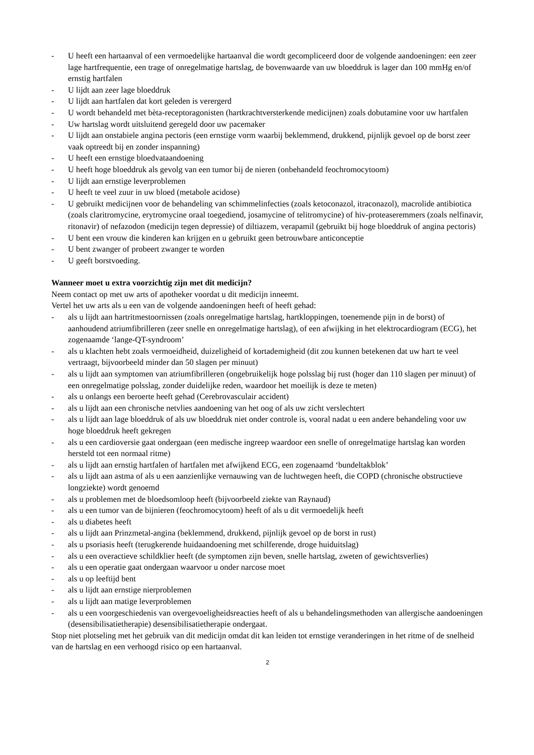- U heeft een hartaanval of een vermoedelijke hartaanval die wordt gecompliceerd door de volgende aandoeningen: een zeer lage hartfrequentie, een trage of onregelmatige hartslag, de bovenwaarde van uw bloeddruk is lager dan 100 mmHg en/of ernstig hartfalen
- U lijdt aan zeer lage bloeddruk
- U lijdt aan hartfalen dat kort geleden is verergerd
- U wordt behandeld met bèta-receptoragonisten (hartkrachtversterkende medicijnen) zoals dobutamine voor uw hartfalen
- Uw hartslag wordt uitsluitend geregeld door uw pacemaker
- U lijdt aan onstabiele angina pectoris (een ernstige vorm waarbij beklemmend, drukkend, pijnlijk gevoel op de borst zeer vaak optreedt bij en zonder inspanning)
- U heeft een ernstige bloedvataandoening
- U heeft hoge bloeddruk als gevolg van een tumor bij de nieren (onbehandeld feochromocytoom)
- U lijdt aan ernstige leverproblemen
- U heeft te veel zuur in uw bloed (metabole acidose)
- U gebruikt medicijnen voor de behandeling van schimmelinfecties (zoals ketoconazol, itraconazol), macrolide antibiotica (zoals claritromycine, erytromycine oraal toegediend, josamycine of telitromycine) of hiv-proteaseremmers (zoals nelfinavir, ritonavir) of nefazodon (medicijn tegen depressie) of diltiazem, verapamil (gebruikt bij hoge bloeddruk of angina pectoris)
- U bent een vrouw die kinderen kan krijgen en u gebruikt geen betrouwbare anticonceptie
- U bent zwanger of probeert zwanger te worden
- U geeft borstvoeding.
Wanneer moet u extra voorzichtig zijn met dit medicijn?
Neem contact op met uw arts of apotheker voordat u dit medicijn inneemt.
Vertel het uw arts als u een van de volgende aandoeningen heeft of heeft gehad:
- als u lijdt aan hartritmestoornissen (zoals onregelmatige hartslag, hartkloppingen, toenemende pijn in de borst) of aanhoudend atriumfibrilleren (zeer snelle en onregelmatige hartslag), of een afwijking in het elektrocardiogram (ECG), het zogenaamde ‘lange-QT-syndroom’
- als u klachten hebt zoals vermoeidheid, duizeligheid of kortademigheid (dit zou kunnen betekenen dat uw hart te veel vertraagt, bijvoorbeeld minder dan 50 slagen per minuut)
- als u lijdt aan symptomen van atriumfibrilleren (ongebruikelijk hoge polsslag bij rust (hoger dan 110 slagen per minuut) of een onregelmatige polsslag, zonder duidelijke reden, waardoor het moeilijk is deze te meten)
- als u onlangs een beroerte heeft gehad (Cerebrovasculair accident)
- als u lijdt aan een chronische netvlies aandoening van het oog of als uw zicht verslechtert
- als u lijdt aan lage bloeddruk of als uw bloeddruk niet onder controle is, vooral nadat u een andere behandeling voor uw hoge bloeddruk heeft gekregen
- als u een cardioversie gaat ondergaan (een medische ingreep waardoor een snelle of onregelmatige hartslag kan worden hersteld tot een normaal ritme)
- als u lijdt aan ernstig hartfalen of hartfalen met afwijkend ECG, een zogenaamd ‘bundeltakblok’
- als u lijdt aan astma of als u een aanzienlijke vernauwing van de luchtwegen heeft, die COPD (chronische obstructieve longziekte) wordt genoemd
- als u problemen met de bloedsomloop heeft (bijvoorbeeld ziekte van Raynaud)
- als u een tumor van de bijnieren (feochromocytoom) heeft of als u dit vermoedelijk heeft
- als u diabetes heeft
- als u lijdt aan Prinzmetal-angina (beklemmend, drukkend, pijnlijk gevoel op de borst in rust)
- als u psoriasis heeft (terugkerende huidaandoening met schilferende, droge huiduitslag)
- als u een overactieve schildklier heeft (de symptomen zijn beven, snelle hartslag, zweten of gewichtsverlies)
- als u een operatie gaat ondergaan waarvoor u onder narcose moet
- als u op leeftijd bent
- als u lijdt aan ernstige nierproblemen
- als u lijdt aan matige leverproblemen
- als u een voorgeschiedenis van overgevoeligheidsreacties heeft of als u behandelingsmethoden van allergische aandoeningen (desensibilisatietherapie) desensibilisatietherapie ondergaat.
Stop niet plotseling met het gebruik van dit medicijn omdat dit kan leiden tot ernstige veranderingen in het ritme of de snelheid van de hartslag en een verhoogd risico op een hartaanval.
2